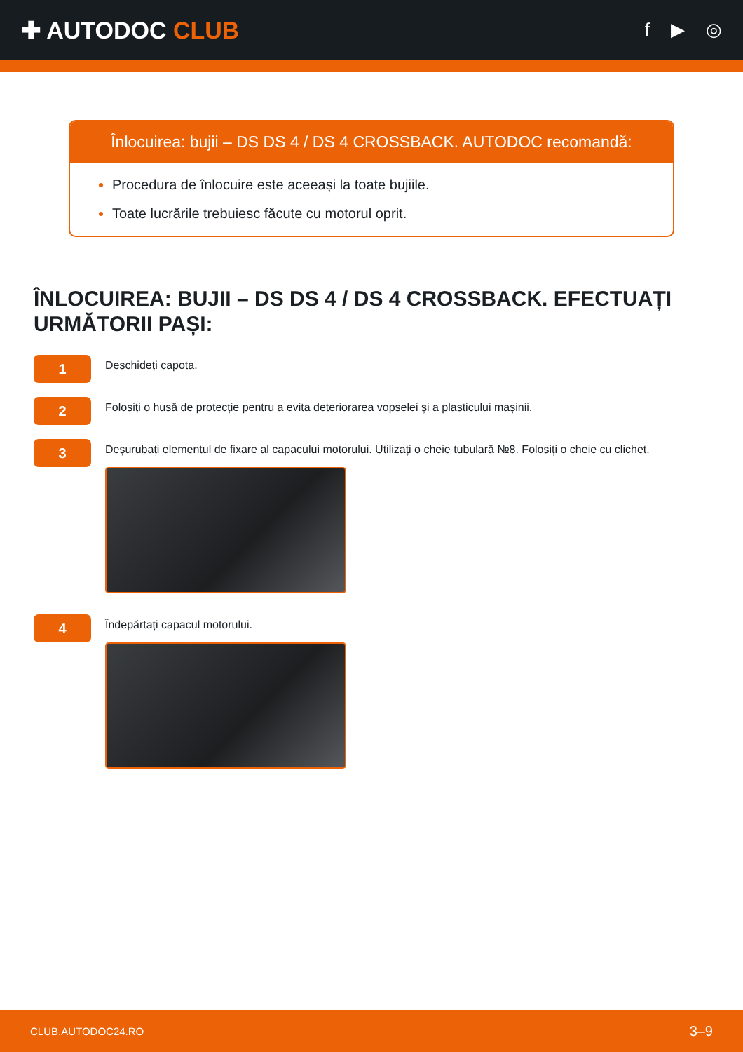✚ AUTODOC CLUB
f ▶ ◎
Înlocuirea: bujii – DS DS 4 / DS 4 CROSSBACK. AUTODOC recomandă:
Procedura de înlocuire este aceeași la toate bujiile.
Toate lucrările trebuiesc făcute cu motorul oprit.
ÎNLOCUIREA: BUJII – DS DS 4 / DS 4 CROSSBACK. EFECTUAȚI URMĂTORII PAȘI:
1
Deschideți capota.
2
Folosiți o husă de protecție pentru a evita deteriorarea vopselei și a plasticului mașinii.
3
Deșurubați elementul de fixare al capacului motorului. Utilizați o cheie tubulară №8. Folosiți o cheie cu clichet.
4
Îndepărtați capacul motorului.
CLUB.AUTODOC24.RO 3–9